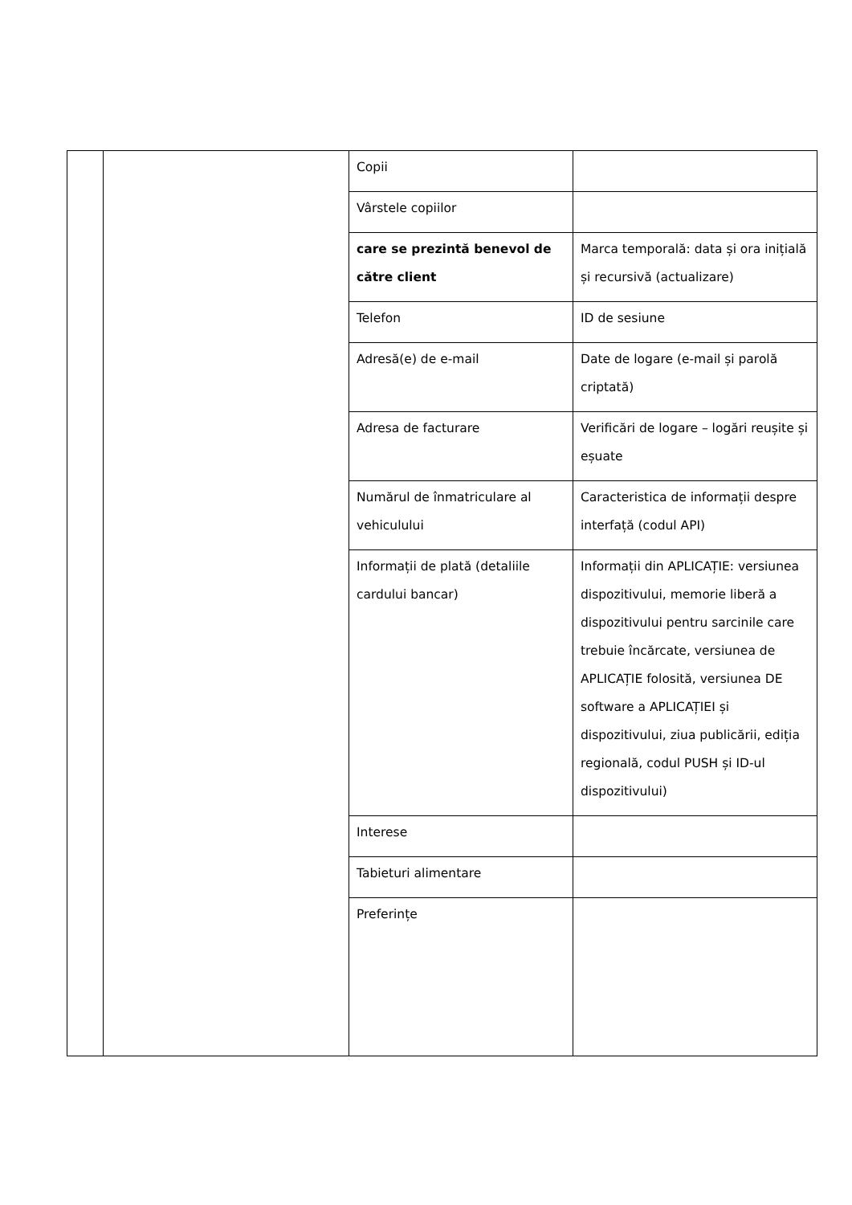| | | Copii | |
| | | Vârstele copiilor | |
| | | care se prezintă benevol de către client | Marca temporală: data și ora inițială și recursivă (actualizare) |
| | | Telefon | ID de sesiune |
| | | Adresă(e) de e-mail | Date de logare (e-mail și parolă criptată) |
| | | Adresa de facturare | Verificări de logare – logări reușite și eșuate |
| | | Numărul de înmatriculare al vehiculului | Caracteristica de informații despre interfață (codul API) |
| | | Informații de plată (detaliile cardului bancar) | Informații din APLICAȚIE: versiunea dispozitivului, memorie liberă a dispozitivului pentru sarcinile care trebuie încărcate, versiunea de APLICAȚIE folosită, versiunea DE software a APLICAȚIEI și dispozitivului, ziua publicării, ediția regională, codul PUSH și ID-ul dispozitivului) |
| | | Interese | |
| | | Tabieturi alimentare | |
| | | Preferințe | |